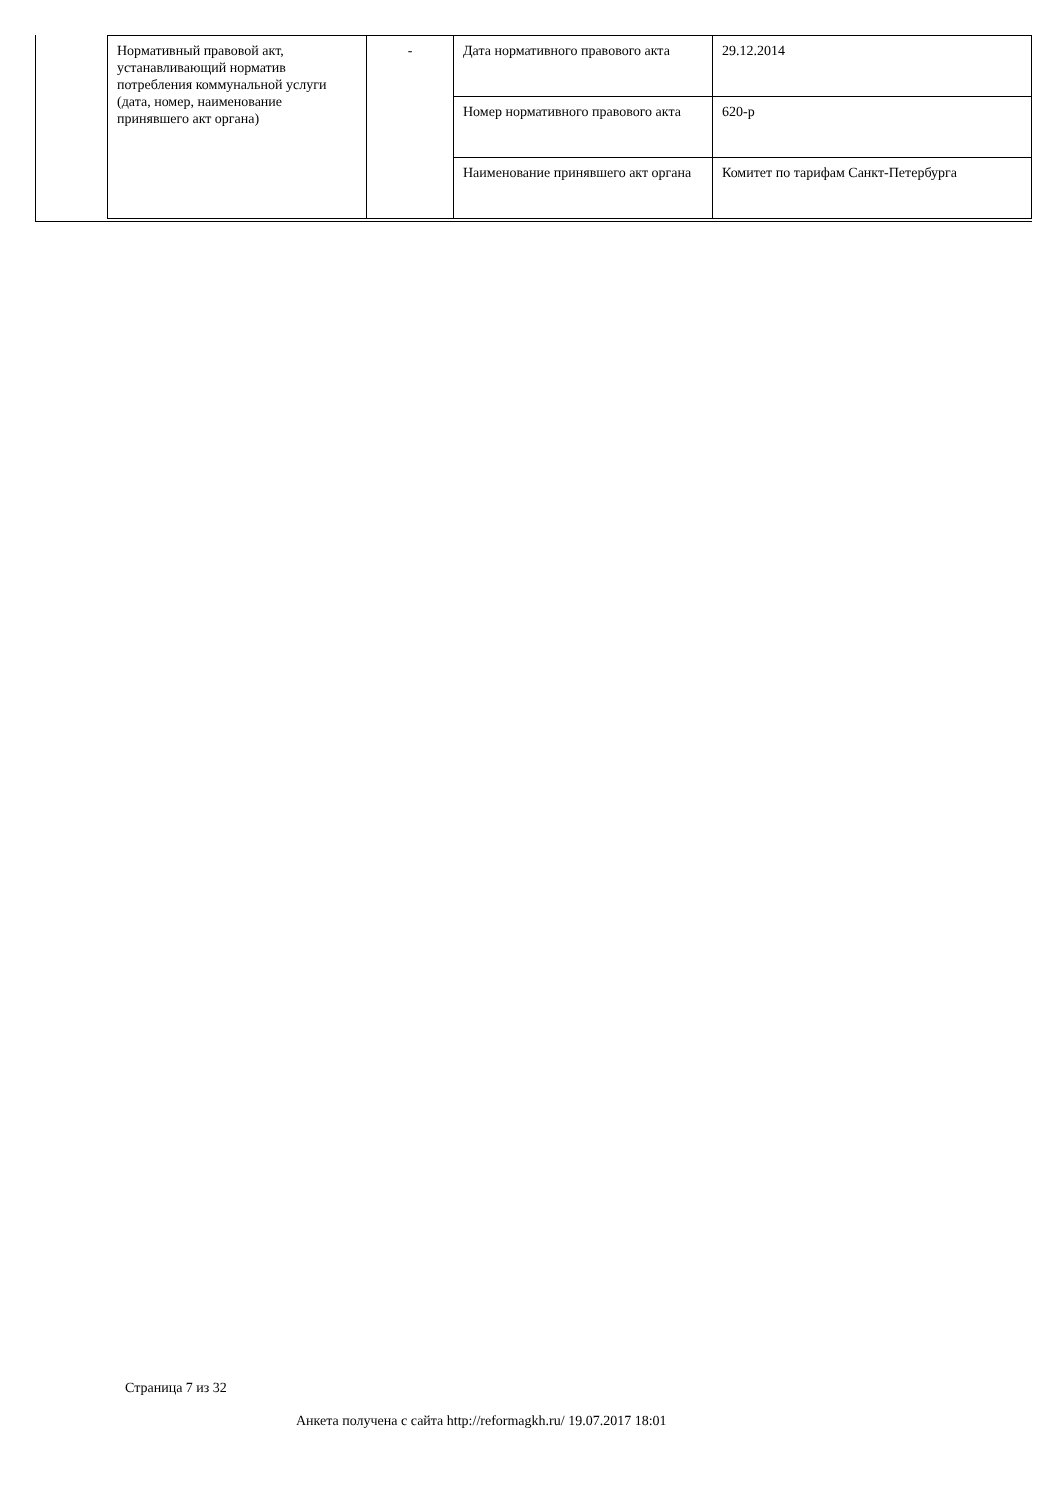| Нормативный правовой акт, устанавливающий норматив потребления коммунальной услуги (дата, номер, наименование принявшего акт органа) | - | Дата нормативного правового акта | 29.12.2014 |
| | | Номер нормативного правового акта | 620-р |
| | | Наименование принявшего акт органа | Комитет по тарифам Санкт-Петербурга |
Страница 7 из 32
Анкета получена с сайта http://reformagkh.ru/ 19.07.2017 18:01